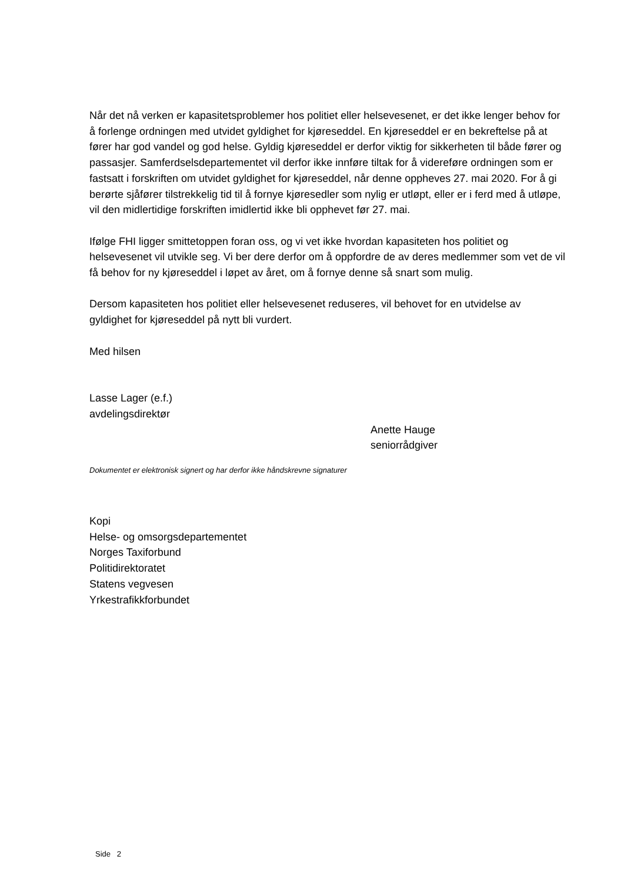Når det nå verken er kapasitetsproblemer hos politiet eller helsevesenet, er det ikke lenger behov for å forlenge ordningen med utvidet gyldighet for kjøreseddel. En kjøreseddel er en bekreftelse på at fører har god vandel og god helse. Gyldig kjøreseddel er derfor viktig for sikkerheten til både fører og passasjer. Samferdselsdepartementet vil derfor ikke innføre tiltak for å videreføre ordningen som er fastsatt i forskriften om utvidet gyldighet for kjøreseddel, når denne oppheves 27. mai 2020. For å gi berørte sjåfører tilstrekkelig tid til å fornye kjøresedler som nylig er utløpt, eller er i ferd med å utløpe, vil den midlertidige forskriften imidlertid ikke bli opphevet før 27. mai.
Ifølge FHI ligger smittetoppen foran oss, og vi vet ikke hvordan kapasiteten hos politiet og helsevesenet vil utvikle seg. Vi ber dere derfor om å oppfordre de av deres medlemmer som vet de vil få behov for ny kjøreseddel i løpet av året, om å fornye denne så snart som mulig.
Dersom kapasiteten hos politiet eller helsevesenet reduseres, vil behovet for en utvidelse av gyldighet for kjøreseddel på nytt bli vurdert.
Med hilsen
Lasse Lager (e.f.)
avdelingsdirektør
Anette Hauge
seniorrådgiver
Dokumentet er elektronisk signert og har derfor ikke håndskrevne signaturer
Kopi
Helse- og omsorgsdepartementet
Norges Taxiforbund
Politidirektoratet
Statens vegvesen
Yrkestrafikkforbundet
Side 2